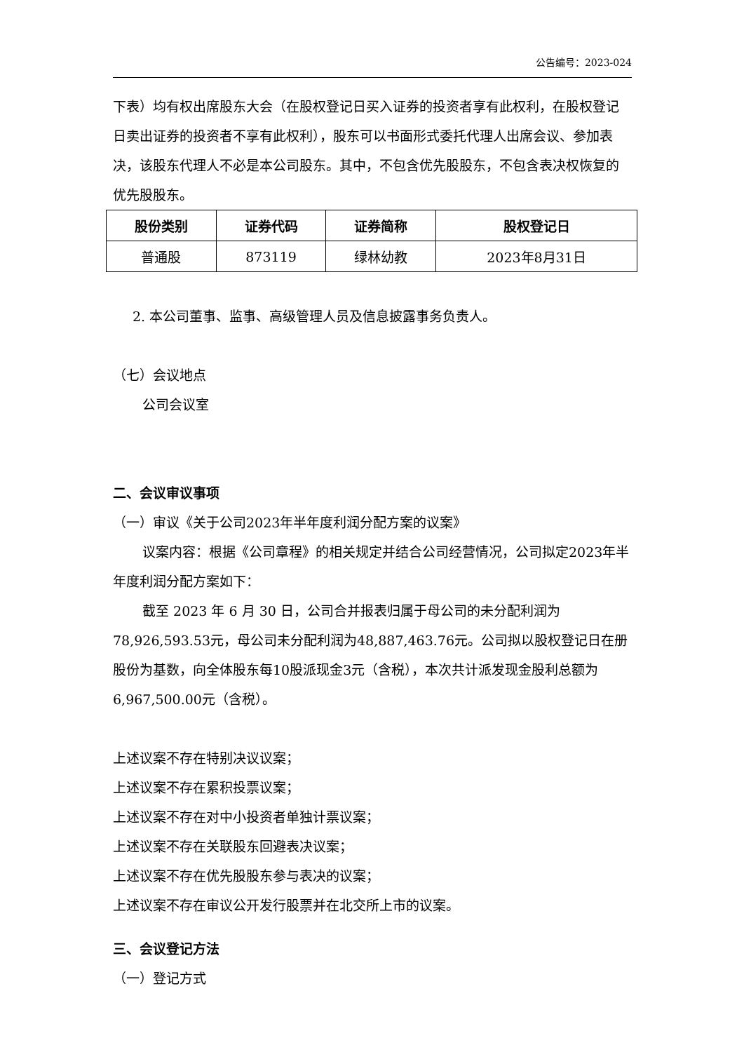公告编号：2023-024
下表）均有权出席股东大会（在股权登记日买入证券的投资者享有此权利，在股权登记日卖出证券的投资者不享有此权利），股东可以书面形式委托代理人出席会议、参加表决，该股东代理人不必是本公司股东。其中，不包含优先股股东，不包含表决权恢复的优先股股东。
| 股份类别 | 证券代码 | 证券简称 | 股权登记日 |
| --- | --- | --- | --- |
| 普通股 | 873119 | 绿林幼教 | 2023年8月31日 |
2. 本公司董事、监事、高级管理人员及信息披露事务负责人。
（七）会议地点
公司会议室
二、会议审议事项
（一）审议《关于公司2023年半年度利润分配方案的议案》
议案内容：根据《公司章程》的相关规定并结合公司经营情况，公司拟定2023年半年度利润分配方案如下：
截至 2023 年 6 月 30 日，公司合并报表归属于母公司的未分配利润为78,926,593.53元，母公司未分配利润为48,887,463.76元。公司拟以股权登记日在册股份为基数，向全体股东每10股派现金3元（含税），本次共计派发现金股利总额为6,967,500.00元（含税）。
上述议案不存在特别决议议案；
上述议案不存在累积投票议案；
上述议案不存在对中小投资者单独计票议案；
上述议案不存在关联股东回避表决议案；
上述议案不存在优先股股东参与表决的议案；
上述议案不存在审议公开发行股票并在北交所上市的议案。
三、会议登记方法
（一）登记方式